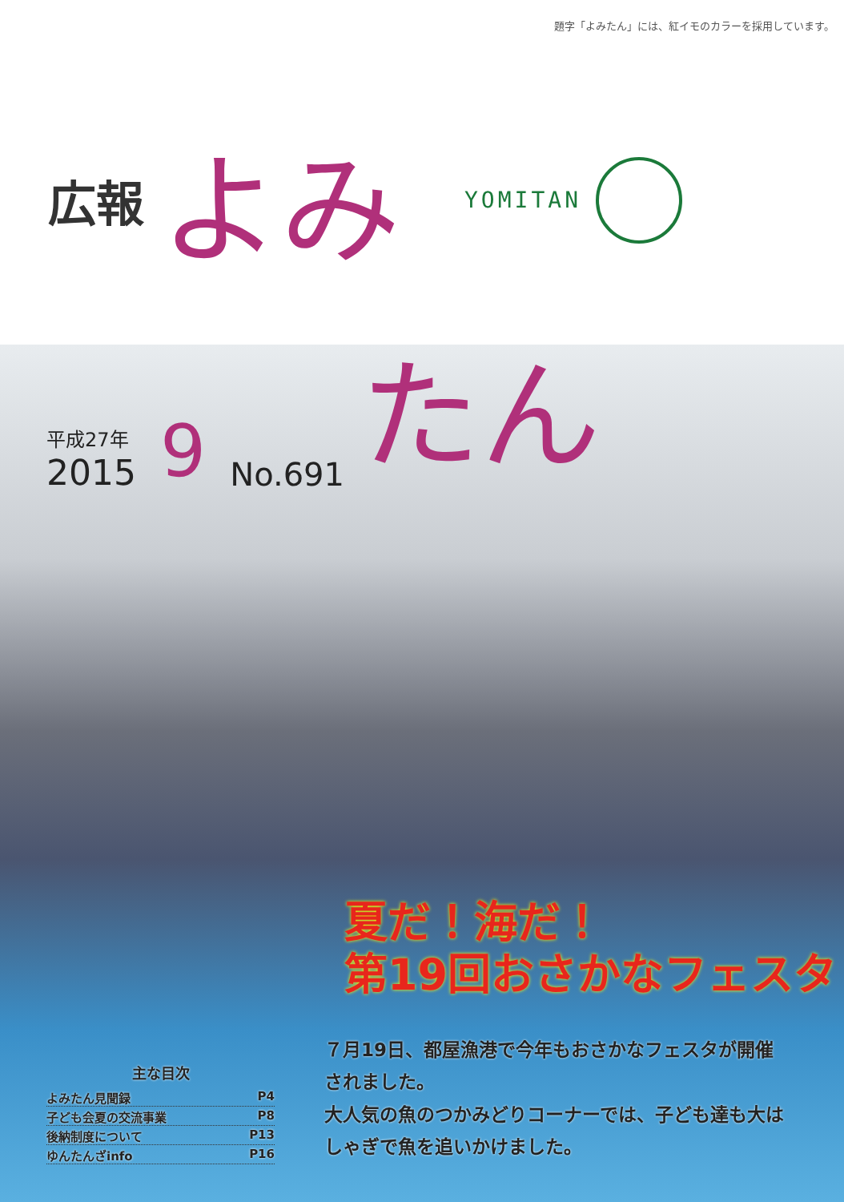題字「よみたん」には、紅イモのカラーを採用しています。
広報 よみ YOMITAN
平成27年
2015
9 No.691 たん
夏だ！海だ！
第19回おさかなフェスタ
７月19日、都屋漁港で今年もおさかなフェスタが開催されました。
大人気の魚のつかみどりコーナーでは、子ども達も大はしゃぎで魚を追いかけました。
主な目次
よみたん見聞録 P4
子ども会夏の交流事業 P8
後納制度について P13
ゆんたんざinfo P16